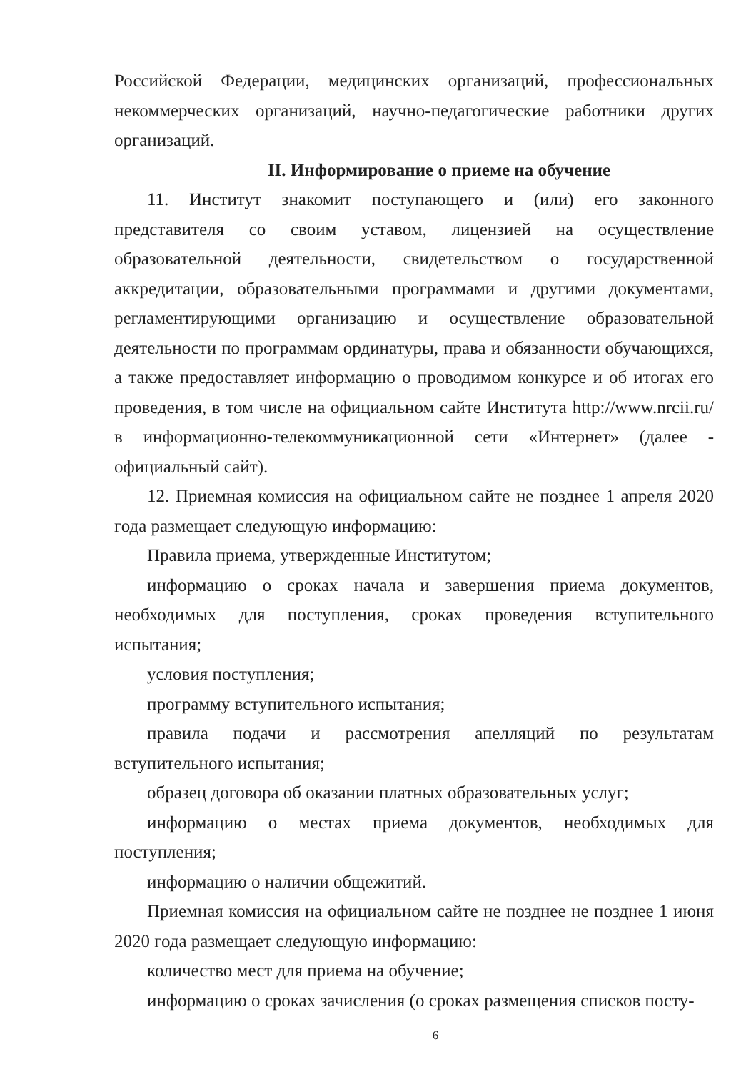Российской Федерации, медицинских организаций, профессиональных некоммерческих организаций, научно-педагогические работники других организаций.
II. Информирование о приеме на обучение
11. Институт знакомит поступающего и (или) его законного представителя со своим уставом, лицензией на осуществление образовательной деятельности, свидетельством о государственной аккредитации, образовательными программами и другими документами, регламентирующими организацию и осуществление образовательной деятельности по программам ординатуры, права и обязанности обучающихся, а также предоставляет информацию о проводимом конкурсе и об итогах его проведения, в том числе на официальном сайте Института http://www.nrcii.ru/ в информационно-телекоммуникационной сети «Интернет» (далее - официальный сайт).
12. Приемная комиссия на официальном сайте не позднее 1 апреля 2020 года размещает следующую информацию:
Правила приема, утвержденные Институтом;
информацию о сроках начала и завершения приема документов, необходимых для поступления, сроках проведения вступительного испытания;
условия поступления;
программу вступительного испытания;
правила подачи и рассмотрения апелляций по результатам вступительного испытания;
образец договора об оказании платных образовательных услуг;
информацию о местах приема документов, необходимых для поступления;
информацию о наличии общежитий.
Приемная комиссия на официальном сайте не позднее не позднее 1 июня 2020 года размещает следующую информацию:
количество мест для приема на обучение;
информацию о сроках зачисления (о сроках размещения списков посту-
6